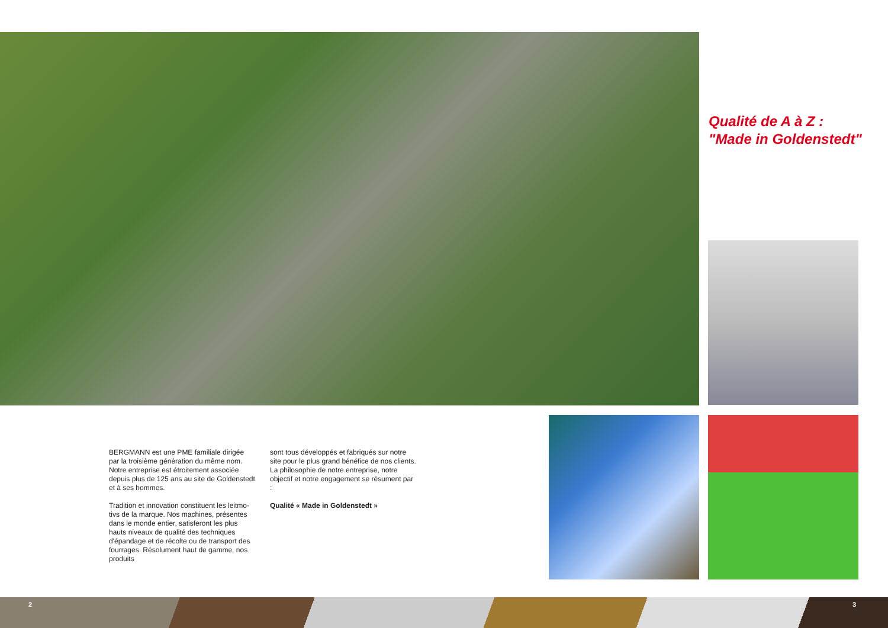Qualité de A à Z :
"Made in Goldenstedt"
BERGMANN est une PME familiale dirigée par la troisième génération du même nom. Notre entreprise est étroitement associée depuis plus de 125 ans au site de Goldenstedt et à ses hommes.
Tradition et innovation constituent les leitmo-tivs de la marque. Nos machines, présentes dans le monde entier, satisferont les plus hauts niveaux de qualité des techniques d'épandage et de récolte ou de transport des fourrages. Résolument haut de gamme, nos produits
sont tous développés et fabriqués sur notre site pour le plus grand bénéfice de nos clients. La philosophie de notre entreprise, notre objectif et notre engagement se résument par :
Qualité « Made in Goldenstedt »
2 3